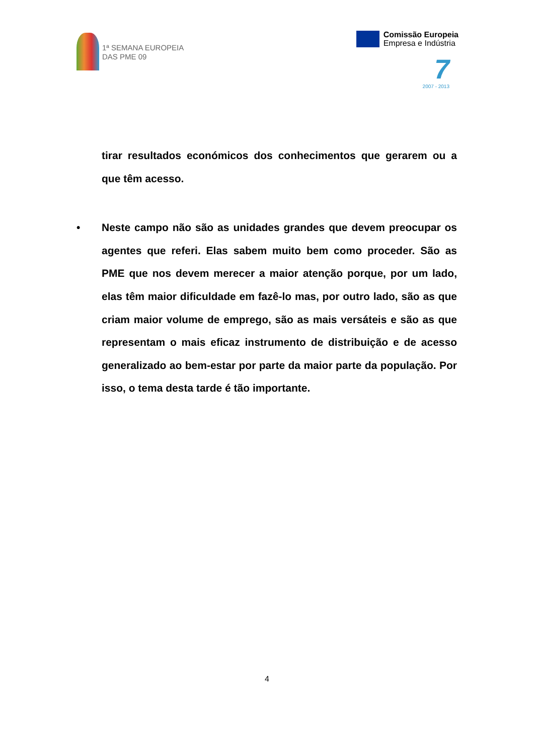1ª SEMANA EUROPEIA
DAS PME 09
Comissão Europeia
Empresa e Indústria
7
2007 - 2013
tirar resultados económicos dos conhecimentos que gerarem ou a que têm acesso.
• Neste campo não são as unidades grandes que devem preocupar os agentes que referi. Elas sabem muito bem como proceder. São as PME que nos devem merecer a maior atenção porque, por um lado, elas têm maior dificuldade em fazê-lo mas, por outro lado, são as que criam maior volume de emprego, são as mais versáteis e são as que representam o mais eficaz instrumento de distribuição e de acesso generalizado ao bem-estar por parte da maior parte da população. Por isso, o tema desta tarde é tão importante.
4